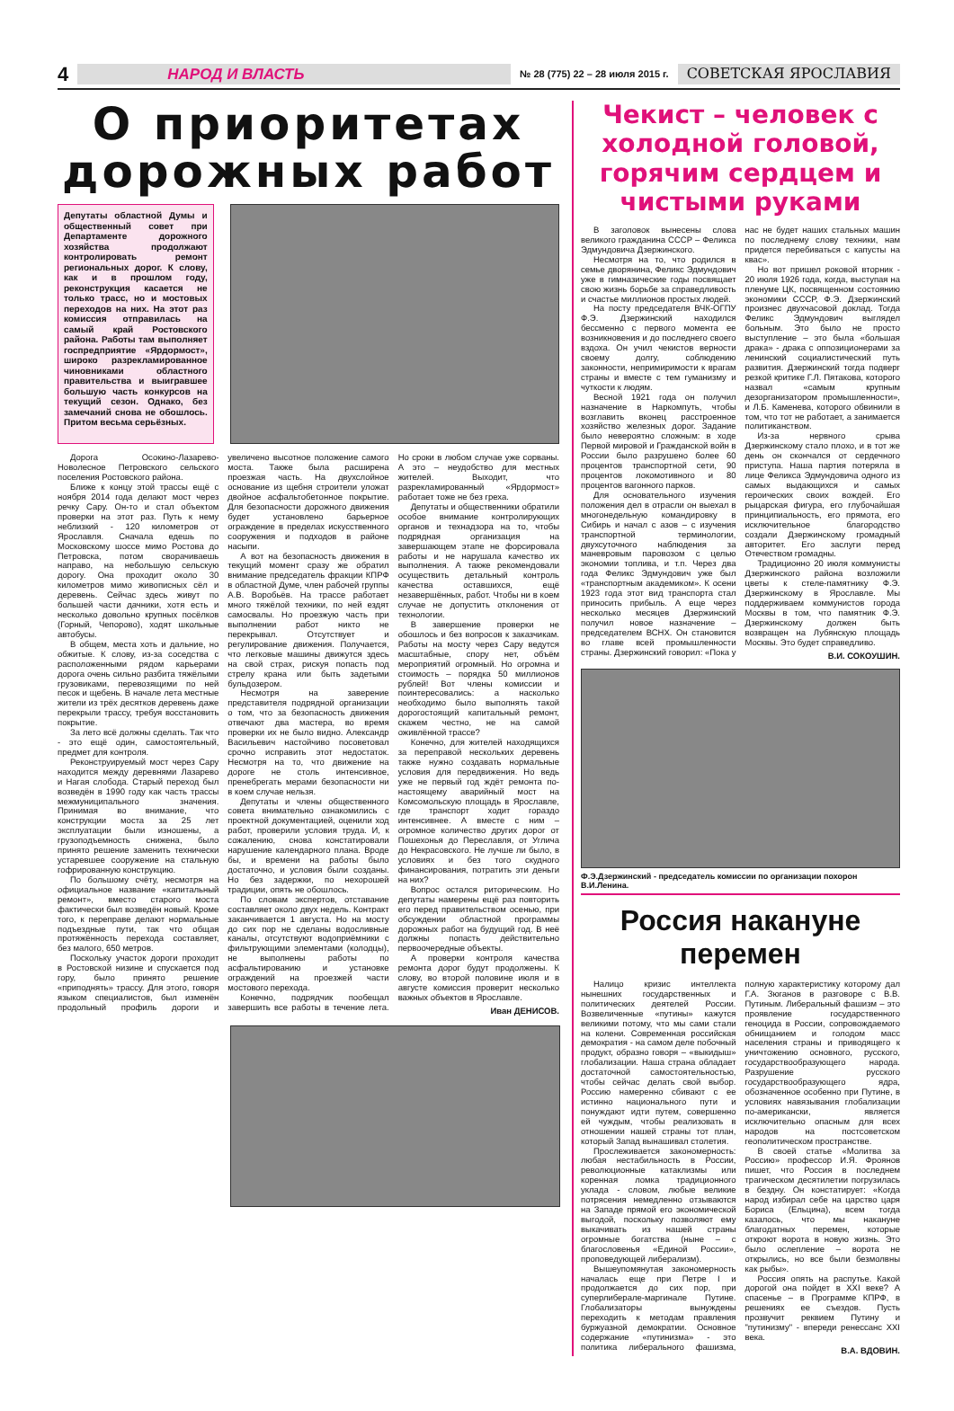4 НАРОД И ВЛАСТЬ № 28 (775) 22 – 28 июля 2015 г. СОВЕТСКАЯ ЯРОСЛАВИЯ
О приоритетах дорожных работ
Депутаты областной Думы и общественный совет при Департаменте дорожного хозяйства продолжают контролировать ремонт региональных дорог. К слову, как и в прошлом году, реконструкция касается не только трасс, но и мостовых переходов на них. На этот раз комиссия отправилась на самый край Ростовского района. Работы там выполняет госпредприятие «Ярдормост», широко разрекламированное чиновниками областного правительства и выигравшее большую часть конкурсов на текущий сезон. Однако, без замечаний снова не обошлось. Притом весьма серьёзных.
Дорога Осокино-Лазарево-Новолесное Петровского сельского поселения Ростовского района.
Ближе к концу этой трассы ещё с ноября 2014 года делают мост через речку Сару. Он-то и стал объектом проверки на этот раз. Путь к нему неблизкий - 120 километров от Ярославля. Сначала едешь по Московскому шоссе мимо Ростова до Петровска, потом сворачиваешь направо, на небольшую сельскую дорогу. Она проходит около 30 километров мимо живописных сёл и деревень. Сейчас здесь живут по большей части дачники, хотя есть и несколько довольно крупных посёлков (Горный, Чепорово), ходят школьные автобусы.
В общем, места хоть и дальние, но обжитые. К слову, из-за соседства с расположенными рядом карьерами дорога очень сильно разбита тяжёлыми грузовиками, перевозящими по ней песок и щебень. В начале лета местные жители из трёх десятков деревень даже перекрыли трассу, требуя восстановить покрытие.
За лето всё должны сделать. Так что - это ещё один, самостоятельный, предмет для контроля.
Реконструируемый мост через Сару находится между деревнями Лазарево и Нагая слобода. Старый переход был возведён в 1990 году как часть трассы межмуниципального значения. Принимая во внимание, что конструкции моста за 25 лет эксплуатации были изношены, а грузоподъемность снижена, было принято решение заменить технически устаревшее сооружение на стальную гофрированную конструкцию.
По большому счёту, несмотря на официальное название «капитальный ремонт», вместо старого моста фактически был возведён новый. Кроме того, к переправе делают нормальные подъездные пути, так что общая протяжённость перехода составляет, без малого, 650 метров.
Поскольку участок дороги проходит в Ростовской низине и спускается под гору, было принято решение «приподнять» трассу. Для этого, говоря языком специалистов, был изменён продольный профиль дороги и увеличено высотное положение самого моста. Также была расширена проезжая часть. На двухслойное основание из щебня строители уложат двойное асфальтобетонное покрытие. Для безопасности дорожного движения будет установлено барьерное ограждение в пределах искусственного сооружения и подходов в районе насыпи.
А вот на безопасность движения в текущий момент сразу же обратил внимание председатель фракции КПРФ в областной Думе, член рабочей группы А.В. Воробьёв. На трассе работает много тяжёлой техники, по ней ездят самосвалы. Но проезжую часть при выполнении работ никто не перекрывал. Отсутствует и регулирование движения. Получается, что легковые машины движутся здесь на свой страх, рискуя попасть под стрелу крана или быть задетыми бульдозером.
Несмотря на заверение представителя подрядной организации о том, что за безопасность движения отвечают два мастера, во время проверки их не было видно. Александр Васильевич настойчиво посоветовал срочно исправить этот недостаток. Несмотря на то, что движение на дороге не столь интенсивное, пренебрегать мерами безопасности ни в коем случае нельзя.
Депутаты и члены общественного совета внимательно ознакомились с проектной документацией, оценили ход работ, проверили условия труда. И, к сожалению, снова констатировали нарушение календарного плана. Вроде бы, и времени на работы было достаточно, и условия были созданы. Но без задержки, по нехорошей традиции, опять не обошлось.
По словам экспертов, отставание составляет около двух недель. Контракт заканчивается 1 августа. Но на мосту до сих пор не сделаны водосливные каналы, отсутствуют водоприёмники с фильтрующими элементами (колодцы), не выполнены работы по асфальтированию и установке ограждений на проезжей части мостового перехода.
Конечно, подрядчик пообещал завершить все работы в течение лета. Но сроки в любом случае уже сорваны. А это – неудобство для местных жителей. Выходит, что разрекламированный «Ярдормост» работает тоже не без греха.
Депутаты и общественники обратили особое внимание контролирующих органов и технадзора на то, чтобы подрядная организация на завершающем этапе не форсировала работы и не нарушала качество их выполнения. А также рекомендовали осуществить детальный контроль качества оставшихся, ещё незавершённых, работ. Чтобы ни в коем случае не допустить отклонения от технологии.
В завершение проверки не обошлось и без вопросов к заказчикам. Работы на мосту через Сару ведутся масштабные, спору нет, объём мероприятий огромный. Но огромна и стоимость – порядка 50 миллионов рублей! Вот члены комиссии и поинтересовались: а насколько необходимо было выполнять такой дорогостоящий капитальный ремонт, скажем честно, не на самой оживлённой трассе?
Конечно, для жителей находящихся за переправой нескольких деревень также нужно создавать нормальные условия для передвижения. Но ведь уже не первый год ждёт ремонта по-настоящему аварийный мост на Комсомольскую площадь в Ярославле, где транспорт ходит гораздо интенсивнее. А вместе с ним – огромное количество других дорог от Пошехонья до Переславля, от Углича до Некрасовского. Не лучше ли было, в условиях и без того скудного финансирования, потратить эти деньги на них?
Вопрос остался риторическим. Но депутаты намерены ещё раз повторить его перед правительством осенью, при обсуждении областной программы дорожных работ на будущий год. В неё должны попасть действительно первоочередные объекты.
А проверки контроля качества ремонта дорог будут продолжены. К слову, во второй половине июля и в августе комиссия проверит несколько важных объектов в Ярославле.
Иван ДЕНИСОВ.
Чекист – человек с холодной головой, горячим сердцем и чистыми руками
В заголовок вынесены слова великого гражданина СССР – Феликса Эдмундовича Дзержинского.
Несмотря на то, что родился в семье дворянина, Феликс Эдмундович уже в гимназические годы посвящает свою жизнь борьбе за справедливость и счастье миллионов простых людей.
На посту председателя ВЧК-ОГПУ Ф.Э. Дзержинский находился бессменно с первого момента ее возникновения и до последнего своего вздоха. Он учил чекистов верности своему долгу, соблюдению законности, непримиримости к врагам страны и вместе с тем гуманизму и чуткости к людям.
Весной 1921 года он получил назначение в Наркомпуть, чтобы возглавить вконец расстроенное хозяйство железных дорог. Задание было невероятно сложным: в ходе Первой мировой и Гражданской войн в России было разрушено более 60 процентов транспортной сети, 90 процентов локомотивного и 80 процентов вагонного парков.
Для основательного изучения положения дел в отрасли он выехал в многонедельную командировку в Сибирь и начал с азов – с изучения транспортной терминологии, двухсуточного наблюдения за маневровым паровозом с целью экономии топлива, и т.п. Через два года Феликс Эдмундович уже был «транспортным академиком». К осени 1923 года этот вид транспорта стал приносить прибыль. А еще через несколько месяцев Дзержинский получил новое назначение – председателем ВСНХ. Он становится во главе всей промышленности страны. Дзержинский говорил: «Пока у нас не будет наших стальных машин по последнему слову техники, нам придется перебиваться с капусты на квас».
Но вот пришел роковой вторник - 20 июля 1926 года, когда, выступая на пленуме ЦК, посвященном состоянию экономики СССР, Ф.Э. Дзержинский произнес двухчасовой доклад. Тогда Феликс Эдмундович выглядел больным. Это было не просто выступление – это была «большая драка» - драка с оппозиционерами за ленинский социалистический путь развития. Дзержинский тогда подверг резкой критике Г.Л. Пятакова, которого назвал «самым крупным дезорганизатором промышленности», и Л.Б. Каменева, которого обвинили в том, что тот не работает, а занимается политиканством.
Из-за нервного срыва Дзержинскому стало плохо, и в тот же день он скончался от сердечного приступа. Наша партия потеряла в лице Феликса Эдмундовича одного из самых выдающихся и самых героических своих вождей. Его рыцарская фигура, его глубочайшая принципиальность, его прямота, его исключительное благородство создали Дзержинскому громадный авторитет. Его заслуги перед Отечеством громадны.
Традиционно 20 июля коммунисты Дзержинского района возложили цветы к стеле-памятнику Ф.Э. Дзержинскому в Ярославле. Мы поддерживаем коммунистов города Москвы в том, что памятник Ф.Э. Дзержинскому должен быть возвращен на Лубянскую площадь Москвы. Это будет справедливо.
В.И. СОКОУШИН.
Ф.Э.Дзержинский - председатель комиссии по организации похорон В.И.Ленина.
Россия накануне перемен
Налицо кризис интеллекта нынешних государственных и политических деятелей России. Возвеличенные «путины» кажутся великими потому, что мы сами стали на колени. Современная российская демократия - на самом деле побочный продукт, образно говоря – «выкидыш» глобализации. Наша страна обладает достаточной самостоятельностью, чтобы сейчас делать свой выбор. Россию намеренно сбивают с ее истинно национального пути и понуждают идти путем, совершенно ей чуждым, чтобы реализовать в отношении нашей страны тот план, который Запад вынашивал столетия.
Прослеживается закономерность: любая нестабильность в России, революционные катаклизмы или коренная ломка традиционного уклада - словом, любые великие потрясения немедленно отзываются на Западе прямой его экономической выгодой, поскольку позволяют ему выкачивать из нашей страны огромные богатства (ныне – с благословенья «Единой России», проповедующей либерализм).
Вышеупомянутая закономерность началась еще при Петре I и продолжается до сих пор, при суперлиберале-маргинале Путине. Глобализаторы вынуждены переходить к методам правления буржуазной демократии. Основное содержание «путинизма» - это политика либерального фашизма, полную характеристику которому дал Г.А. Зюганов в разговоре с В.В. Путиным. Либеральный фашизм – это проявление государственного геноцида в России, сопровождаемого обнищанием и голодом масс населения страны и приводящего к уничтожению основного, русского, государствообразующего народа. Разрушение русского государствообразующего ядра, обозначенное особенно при Путине, в условиях навязывания глобализации по-американски, является исключительно опасным для всех народов на постсоветском геополитическом пространстве.
В своей статье «Молитва за Россию» профессор И.Я. Фроянов пишет, что Россия в последнем трагическом десятилетии погрузилась в бездну. Он констатирует: «Когда народ избирал себе на царство царя Бориса (Ельцина), всем тогда казалось, что мы накануне благодатных перемен, которые откроют ворота в новую жизнь. Это было ослепление – ворота не открылись, но все были безмолвны как рыбы».
Россия опять на распутье. Какой дорогой она пойдет в XXI веке? А спасенье – в Программе КПРФ, в решениях ее съездов. Пусть прозвучит реквием Путину и "путинизму" - впереди ренессанс XXI века.
В.А. ВДОВИН.